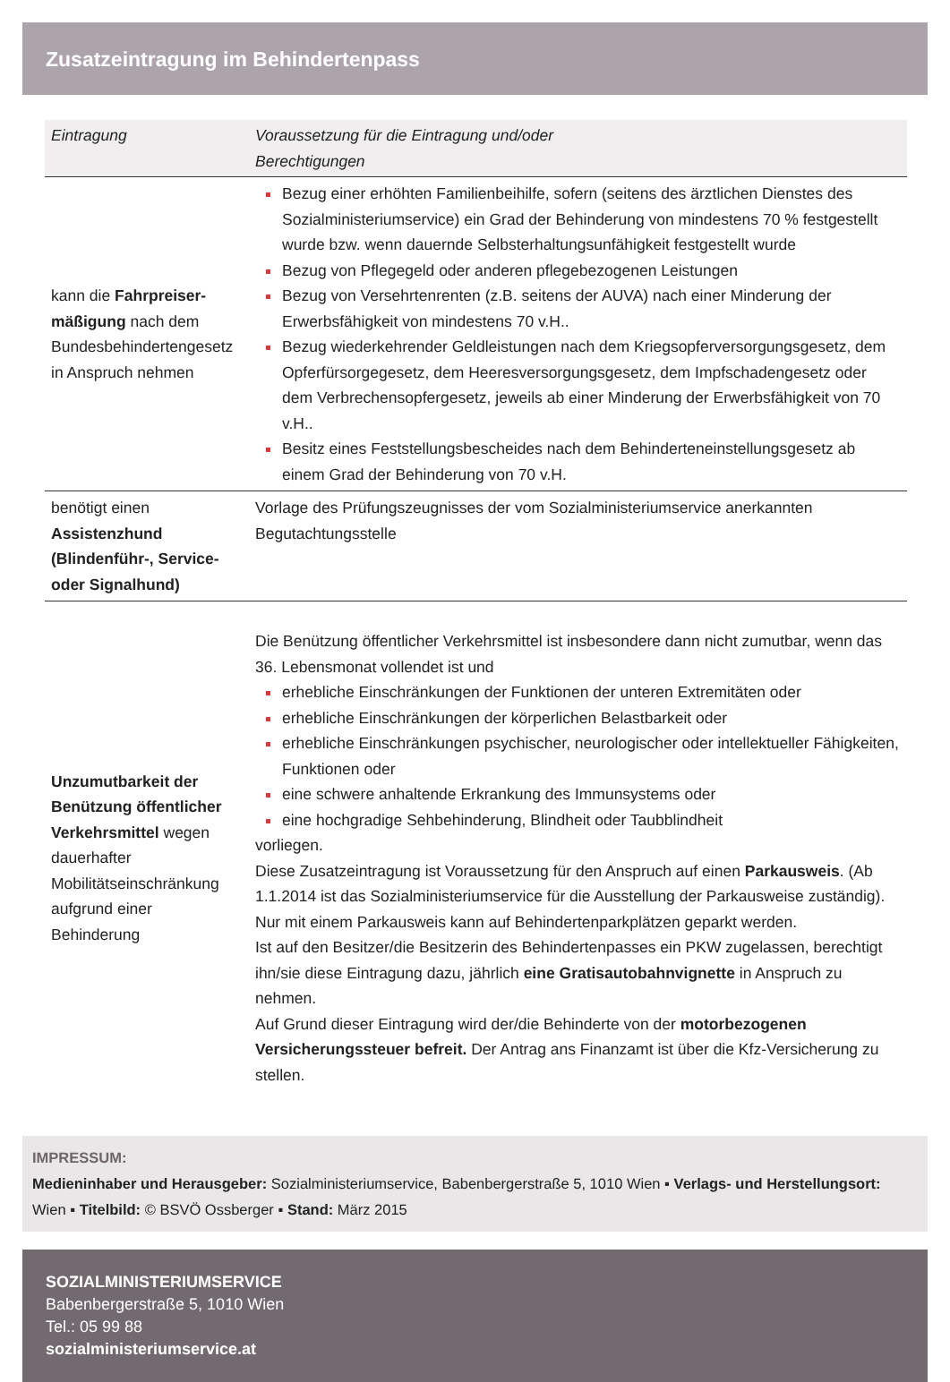Zusatzeintragung im Behindertenpass
| Eintragung | Voraussetzung für die Eintragung und/oder Berechtigungen |
| --- | --- |
| kann die Fahrpreiser­mäßigung nach dem Bundesbehindertengesetz in Anspruch nehmen | Bezug einer erhöhten Familienbeihilfe, sofern (seitens des ärztlichen Dienstes des Sozialministeriumservice) ein Grad der Behinderung von mindestens 70 % festgestellt wurde bzw. wenn dauernde Selbsterhaltungsunfähigkeit festgestellt wurde Bezug von Pflegegeld oder anderen pflegebezogenen Leistungen Bezug von Versehrtenrenten (z.B. seitens der AUVA) nach einer Minderung der Erwerbsfähigkeit von mindestens 70 v.H.. Bezug wiederkehrender Geldleistungen nach dem Kriegsopferversorgungsgesetz, dem Opferfürsorgegesetz, dem Heeresversorgungsgesetz, dem Impfschadengesetz oder dem Verbrechensopfergesetz, jeweils ab einer Minderung der Erwerbsfähigkeit von 70 v.H.. Besitz eines Feststellungsbescheides nach dem Behinderteneinstellungsgesetz ab einem Grad der Behinderung von 70 v.H. |
| benötigt einen Assistenzhund (Blindenführ-, Service- oder Signalhund) | Vorlage des Prüfungszeugnisses der vom Sozialministeriumservice anerkannten Begutachtungsstelle |
| Unzumutbarkeit der Benützung öffentlicher Verkehrsmittel wegen dauerhafter Mobilitätseinschränkung aufgrund einer Behinderung | Die Benützung öffentlicher Verkehrsmittel ist insbesondere dann nicht zumutbar, wenn das 36. Lebensmonat vollendet ist und erhebliche Einschränkungen der Funktionen der unteren Extremitäten oder erhebliche Einschränkungen der körperlichen Belastbarkeit oder erhebliche Einschränkungen psychischer, neurologischer oder intellektueller Fähigkeiten, Funktionen oder eine schwere anhaltende Erkrankung des Immunsystems oder eine hochgradige Sehbehinderung, Blindheit oder Taubblindheit vorliegen. Diese Zusatzeintragung ist Voraussetzung für den Anspruch auf einen Parkausweis . (Ab 1.1.2014 ist das Sozialministeriumservice für die Ausstellung der Parkausweise zuständig). Nur mit einem Parkausweis kann auf Behindertenparkplätzen geparkt werden. Ist auf den Besitzer/die Besitzerin des Behindertenpasses ein PKW zugelassen, berechtigt ihn/sie diese Eintragung dazu, jährlich eine Gratisautobahnvignette in Anspruch zu nehmen. Auf Grund dieser Eintragung wird der/die Behinderte von der motorbezogenen Versicherungssteuer befreit. Der Antrag ans Finanzamt ist über die Kfz-Versicherung zu stellen. |
IMPRESSUM:
Medieninhaber und Herausgeber: Sozialministeriumservice, Babenbergerstraße 5, 1010 Wien ▪ Verlags- und Herstellungsort: Wien ▪ Titelbild: © BSVÖ Ossberger ▪ Stand: März 2015
SOZIALMINISTERIUMSERVICE
Babenbergerstraße 5, 1010 Wien
Tel.: 05 99 88
sozialministeriumservice.at